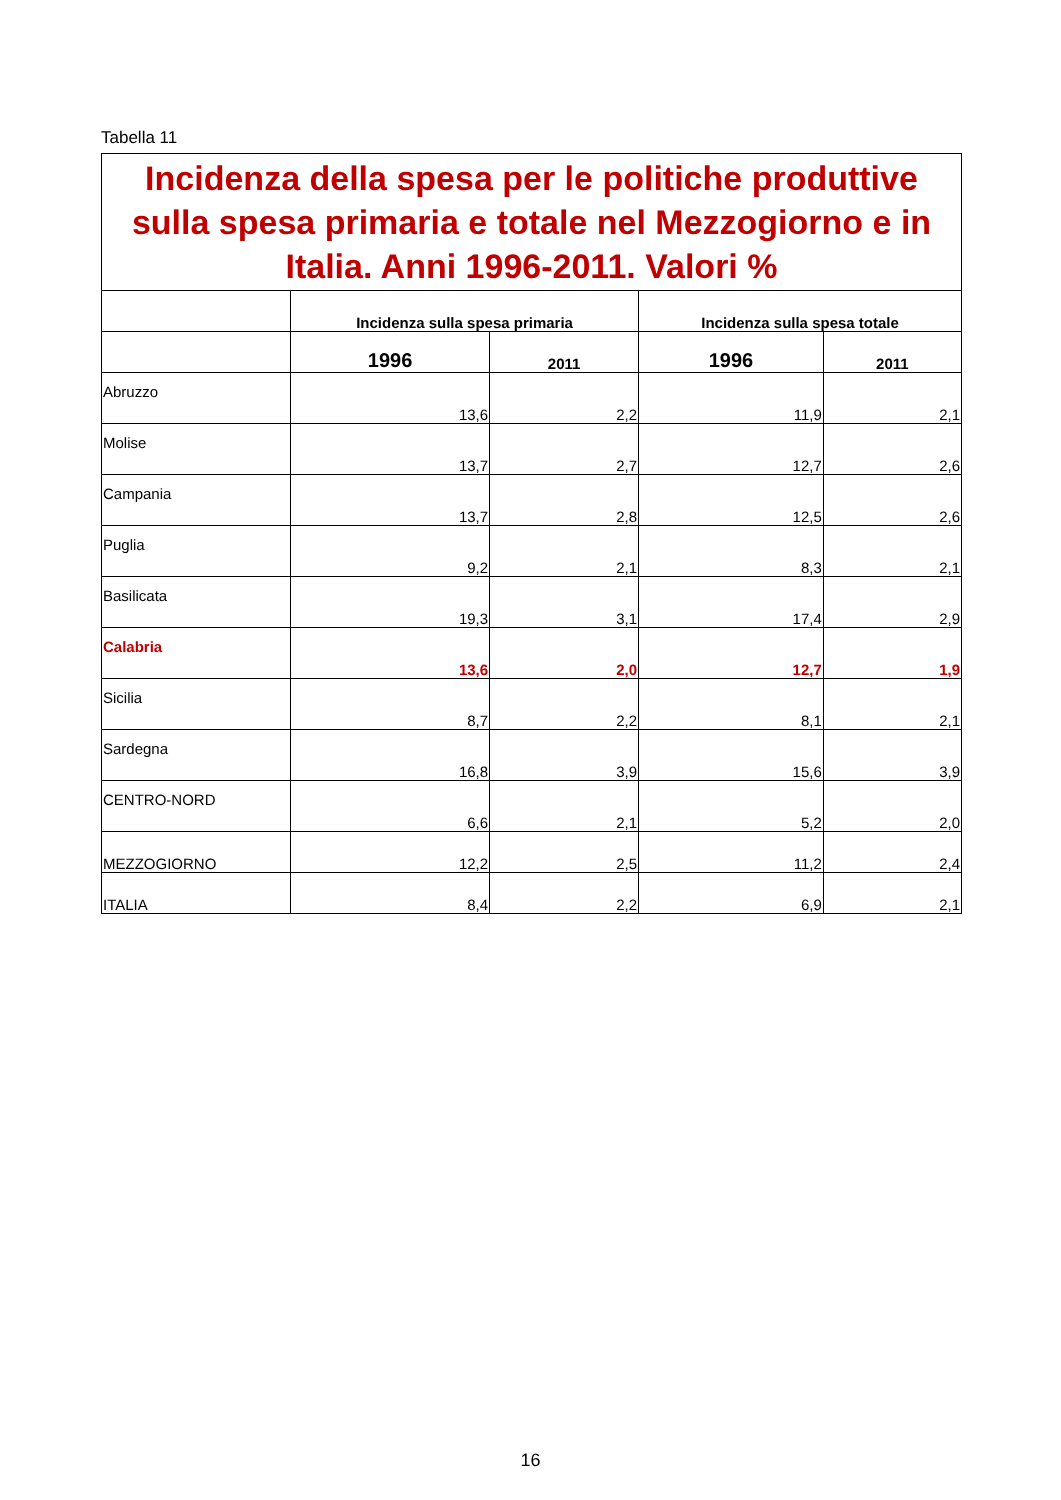Tabella 11
| Incidenza della spesa per le politiche produttive sulla spesa primaria e totale nel Mezzogiorno e in Italia. Anni 1996-2011. Valori % | | | | |
| | Incidenza sulla spesa primaria | | Incidenza sulla spesa totale | |
| | 1996 | 2011 | 1996 | 2011 |
| Abruzzo | 13,6 | 2,2 | 11,9 | 2,1 |
| Molise | 13,7 | 2,7 | 12,7 | 2,6 |
| Campania | 13,7 | 2,8 | 12,5 | 2,6 |
| Puglia | 9,2 | 2,1 | 8,3 | 2,1 |
| Basilicata | 19,3 | 3,1 | 17,4 | 2,9 |
| Calabria | 13,6 | 2,0 | 12,7 | 1,9 |
| Sicilia | 8,7 | 2,2 | 8,1 | 2,1 |
| Sardegna | 16,8 | 3,9 | 15,6 | 3,9 |
| CENTRO-NORD | 6,6 | 2,1 | 5,2 | 2,0 |
| MEZZOGIORNO | 12,2 | 2,5 | 11,2 | 2,4 |
| ITALIA | 8,4 | 2,2 | 6,9 | 2,1 |
16